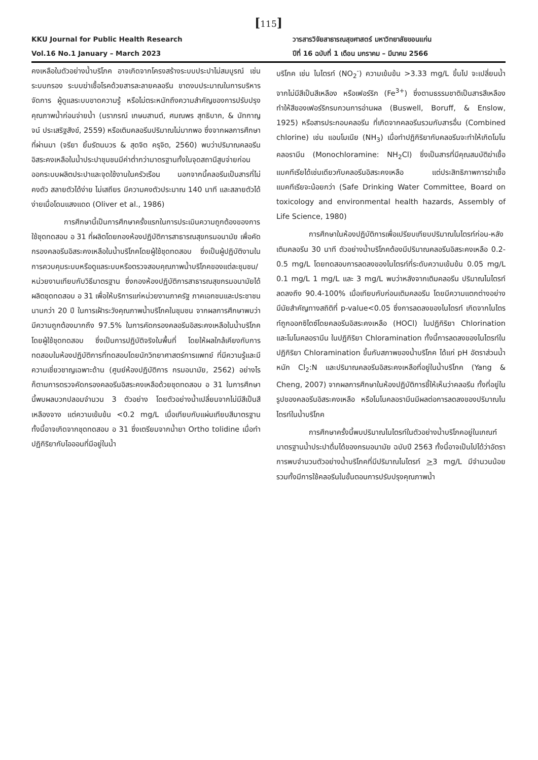[115]
KKU Journal for Public Health Research
Vol.16 No.1 January – March 2023
วารสารวิจัยสาธารณสุขศาสตร์ มหาวิทยาลัยขอนแก่น
ปีที่ 16 ฉบับที่ 1 เดือน มกราคม – มีนาคม 2566
คงเหลือในตัวอย่างน้ำบริโภค อาจเกิดจากโครงสร้างระบบประปาไม่สมบูรณ์ เช่นระบบกรอง ระบบฆ่าเชื้อโรคด้วยสารละลายคลอรีน ขาดงบประมาณในการบริหารจัดการ ผู้ดูแลระบบขาดความรู้ หรือไม่ตระหนักถึงความสำคัญของการปรับปรุงคุณภาพน้ำก่อนจ่ายน้ำ (นราภรณ์ เกษมสานต์, ศมณพร สุทธิบาก, & นัทกาญจน์ ประเสริฐสังข์, 2559) หรือเติมคลอรีนปริมาณไม่มากพอ ซึ่งจากผลการศึกษาที่ผ่านมา (จรียา ยิ้มรัตนบวร & สุดจิต ครุจิต, 2560) พบว่าปริมาณคลอรีนอิสระคงเหลือในน้ำประปาชุมชนมีค่าต่ำกว่ามาตรฐานทั้งในจุดสถานีสูบจ่ายก่อนออกระบบผลิตประปาและจุดใช้งานในครัวเรือน นอกจากนี้คลอรีนเป็นสารที่ไม่คงตัว สลายตัวได้ง่าย ไม่เสถียร มีความคงตัวประมาณ 140 นาที และสลายตัวได้ง่ายเมื่อโดนแสงแดด (Oliver et al., 1986)
การศึกษานี้เป็นการศึกษาครั้งแรกในการประเมินความถูกต้องของการใช้ชุดทดสอบ อ 31 ที่ผลิตโดยกองห้องปฏิบัติการสาธารณสุขกรมอนามัย เพื่อคัดกรองคลอรีนอิสระคงเหลือในน้ำบริโภคโดยผู้ใช้ชุดทดสอบ ซึ่งเป็นผู้ปฏิบัติงานในการควบคุมระบบหรือดูแลระบบหรือตรวจสอบคุณภาพน้ำบริโภคของแต่ละชุมชน/หน่วยงานเทียบกับวิธีมาตรฐาน ซึ่งกองห้องปฏิบัติการสาธารณสุขกรมอนามัยได้ผลิตชุดทดสอบ อ 31 เพื่อให้บริการแก่หน่วยงานภาครัฐ ภาคเอกชนและประชาชนนานกว่า 20 ปี ในการเฝ้าระวังคุณภาพน้ำบริโภคในชุมชน จากผลการศึกษาพบว่ามีความถูกต้องมากถึง 97.5% ในการคัดกรองคลอรีนอิสระคงเหลือในน้ำบริโภคโดยผู้ใช้ชุดทดสอบ ซึ่งเป็นการปฏิบัติจริงในพื้นที่ โดยให้ผลใกล้เคียงกับการทดสอบในห้องปฏิบัติการที่ทดสอบโดยนักวิทยาศาสตร์การแพทย์ ที่มีความรู้และมีความเชี่ยวชาญเฉพาะด้าน (ศูนย์ห้องปฏิบัติการ กรมอนามัย, 2562) อย่างไรก็ตามการตรวจคัดกรองคลอรีนอิสระคงเหลือด้วยชุดทดสอบ อ 31 ในการศึกษานี้พบผลบวกปลอมจำนวน 3 ตัวอย่าง โดยตัวอย่างน้ำเปลี่ยนจากไม่มีสีเป็นสีเหลืองจาง แต่ความเข้มข้น <0.2 mg/L เมื่อเทียบกับแผ่นเทียบสีมาตรฐาน ทั้งนี้อาจเกิดจากชุดทดสอบ อ 31 ซึ่งเตรียมจากน้ำยา Ortho tolidine เมื่อทำปฏิกิริยากับไอออนที่มีอยู่ในน้ำ
บริโภค เช่น ไนไตรท์ (NO<sub>2</sub><sup>-</sup>) ความเข้มข้น >3.33 mg/L ขึ้นไป จะเปลี่ยนน้ำจากไม่มีสีเป็นสีเหลือง หรือเฟอร์ริก (Fe<sup>3+</sup>) ซึ่งตามธรรมชาติเป็นสารสีเหลือง ทำให้สีของเฟอร์ริกรบกวนการอ่านผล (Buswell, Boruff, & Enslow, 1925) หรือสารประกอบคลอรีน ที่เกิดจากคลอรีนรวมกับสารอื่น (Combined chlorine) เช่น แอมโมเนีย (NH<sub>3</sub>) เมื่อทำปฏิกิริยากับคลอรีนจะทำให้เกิดโมโนคลอรามีน (Monochloramine: NH<sub>2</sub>Cl) ซึ่งเป็นสารที่มีคุณสมบัติฆ่าเชื้อแบคทีเรียได้เช่นเดียวกับคลอรีนอิสระคงเหลือ แต่ประสิทธิภาพการฆ่าเชื้อแบคทีเรียจะน้อยกว่า (Safe Drinking Water Committee, Board on toxicology and environmental health hazards, Assembly of Life Science, 1980)
การศึกษาในห้องปฏิบัติการเพื่อเปรียบเทียบปริมาณไนไตรท์ก่อน-หลังเติมคลอรีน 30 นาที ตัวอย่างน้ำบริโภคต้องมีปริมาณคลอรีนอิสระคงเหลือ 0.2-0.5 mg/L โดยทดสอบการลดลงของไนไตรท์ที่ระดับความเข้มข้น 0.05 mg/L 0.1 mg/L 1 mg/L และ 3 mg/L พบว่าหลังจากเติมคลอรีน ปริมาณไนไตรท์ลดลงถึง 90.4-100% เมื่อเทียบกับก่อนเติมคลอรีน โดยมีความแตกต่างอย่างมีนัยสำคัญทางสถิติที่ p-value<0.05 ซึ่งการลดลงของไนไตรท์ เกิดจากไนไตรท์ถูกออกซิไดซ์โดยคลอรีนอิสระคงเหลือ (HOCl) ในปฏิกิริยา Chlorination และโมโนคลอรามีน ในปฏิกิริยา Chloramination ทั้งนี้การลดลงของไนไตรท์ในปฏิกิริยา Chloramination ขึ้นกับสภาพของน้ำบริโภค ได้แก่ pH อัตราส่วนน้ำหนัก Cl<sub>2</sub>:N และปริมาณคลอรีนอิสระคงเหลือที่อยู่ในน้ำบริโภค (Yang & Cheng, 2007) จากผลการศึกษาในห้องปฏิบัติการชี้ให้เห็นว่าคลอรีน ทั้งที่อยู่ในรูปของคลอรีนอิสระคงเหลือ หรือโมโนคลอรามีนมีผลต่อการลดลงของปริมาณไนไตรท์ในน้ำบริโภค
การศึกษาครั้งนี้พบปริมาณไนไตรท์ในตัวอย่างน้ำบริโภคอยู่ในเกณฑ์มาตรฐานน้ำประปาดื่มได้ของกรมอนามัย ฉบับปี 2563 ทั้งนี้อาจเป็นไปได้ว่าอัตราการพบจำนวนตัวอย่างน้ำบริโภคที่มีปริมาณไนไตรท์ >3 mg/L มีจำนวนน้อย รวมทั้งมีการใช้คลอรีนในขั้นตอนการปรับปรุงคุณภาพน้ำ